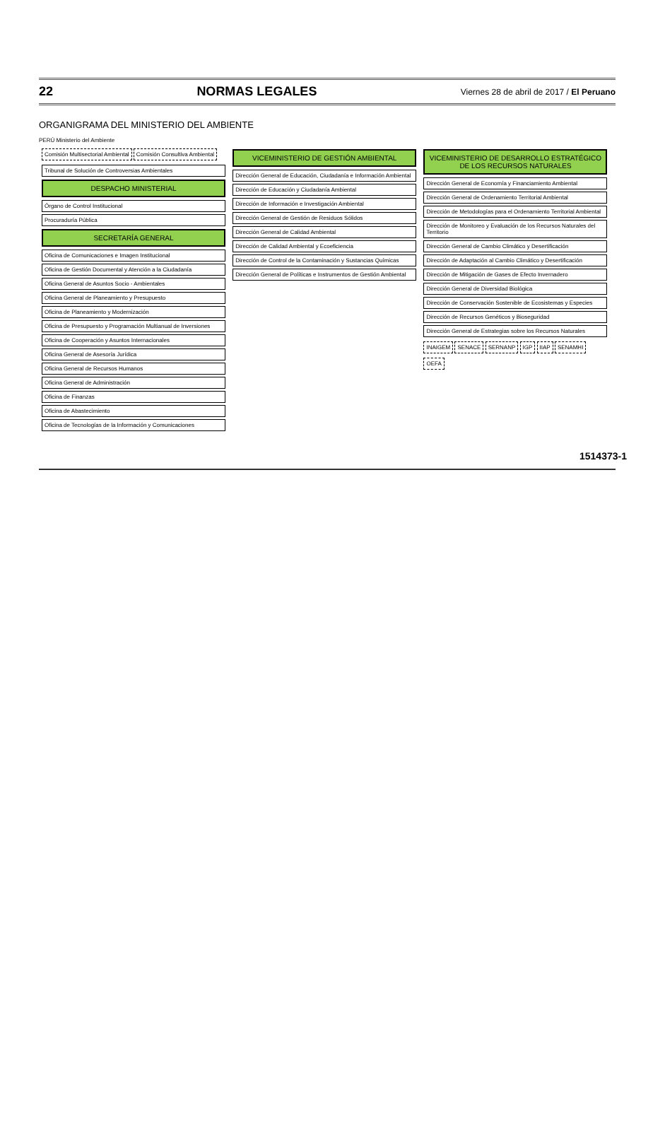22 NORMAS LEGALES Viernes 28 de abril de 2017 / El Peruano
ORGANIGRAMA DEL MINISTERIO DEL AMBIENTE
PERÚ Ministerio del Ambiente
Comisión Multisectorial Ambiental
Comisión Consultiva Ambiental
Tribunal de Solución de Controversias Ambientales
DESPACHO MINISTERIAL
Órgano de Control Institucional
Procuraduría Pública
SECRETARÍA GENERAL
Oficina de Comunicaciones e Imagen Institucional
Oficina de Gestión Documental y Atención a la Ciudadanía
Oficina General de Asuntos Socio - Ambientales
Oficina General de Planeamiento y Presupuesto
Oficina de Planeamiento y Modernización
Oficina de Presupuesto y Programación Multianual de Inversiones
Oficina de Cooperación y Asuntos Internacionales
Oficina General de Asesoría Jurídica
Oficina General de Recursos Humanos
Oficina General de Administración
Oficina de Finanzas
Oficina de Abastecimiento
Oficina de Tecnologías de la Información y Comunicaciones
VICEMINISTERIO DE GESTIÓN AMBIENTAL
Dirección General de Educación, Ciudadanía e Información Ambiental
Dirección de Educación y Ciudadanía Ambiental
Dirección de Información e Investigación Ambiental
Dirección General de Gestión de Residuos Sólidos
Dirección General de Calidad Ambiental
Dirección de Calidad Ambiental y Ecoeficiencia
Dirección de Control de la Contaminación y Sustancias Químicas
Dirección General de Políticas e Instrumentos de Gestión Ambiental
VICEMINISTERIO DE DESARROLLO ESTRATÉGICO DE LOS RECURSOS NATURALES
Dirección General de Economía y Financiamiento Ambiental
Dirección General de Ordenamiento Territorial Ambiental
Dirección de Metodologías para el Ordenamiento Territorial Ambiental
Dirección de Monitoreo y Evaluación de los Recursos Naturales del Territorio
Dirección General de Cambio Climático y Desertificación
Dirección de Adaptación al Cambio Climático y Desertificación
Dirección de Mitigación de Gases de Efecto Invernadero
Dirección General de Diversidad Biológica
Dirección de Conservación Sostenible de Ecosistemas y Especies
Dirección de Recursos Genéticos y Bioseguridad
Dirección General de Estrategias sobre los Recursos Naturales
INAIGEM SENACE SERNANP IGP IIAP SENAMHI OEFA
1514373-1